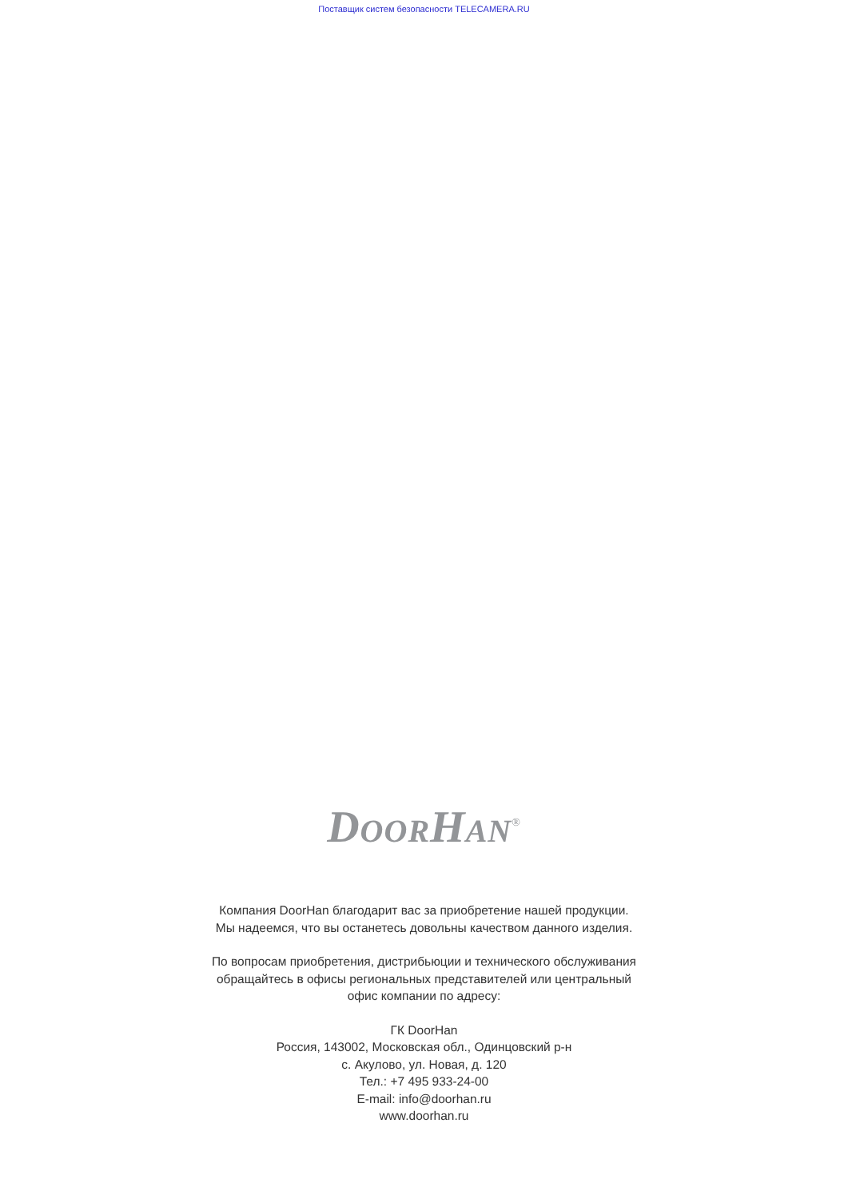Поставщик систем безопасности TELECAMERA.RU
DOORHAN<sup>®</sup>
Компания DoorHan благодарит вас за приобретение нашей продукции.
Мы надеемся, что вы останетесь довольны качеством данного изделия.
По вопросам приобретения, дистрибьюции и технического обслуживания
обращайтесь в офисы региональных представителей или центральный
офис компании по адресу:
ГК DoorHan
Россия, 143002, Московская обл., Одинцовский р-н
с. Акулово, ул. Новая, д. 120
Тел.: +7 495 933-24-00
E-mail: info@doorhan.ru
www.doorhan.ru